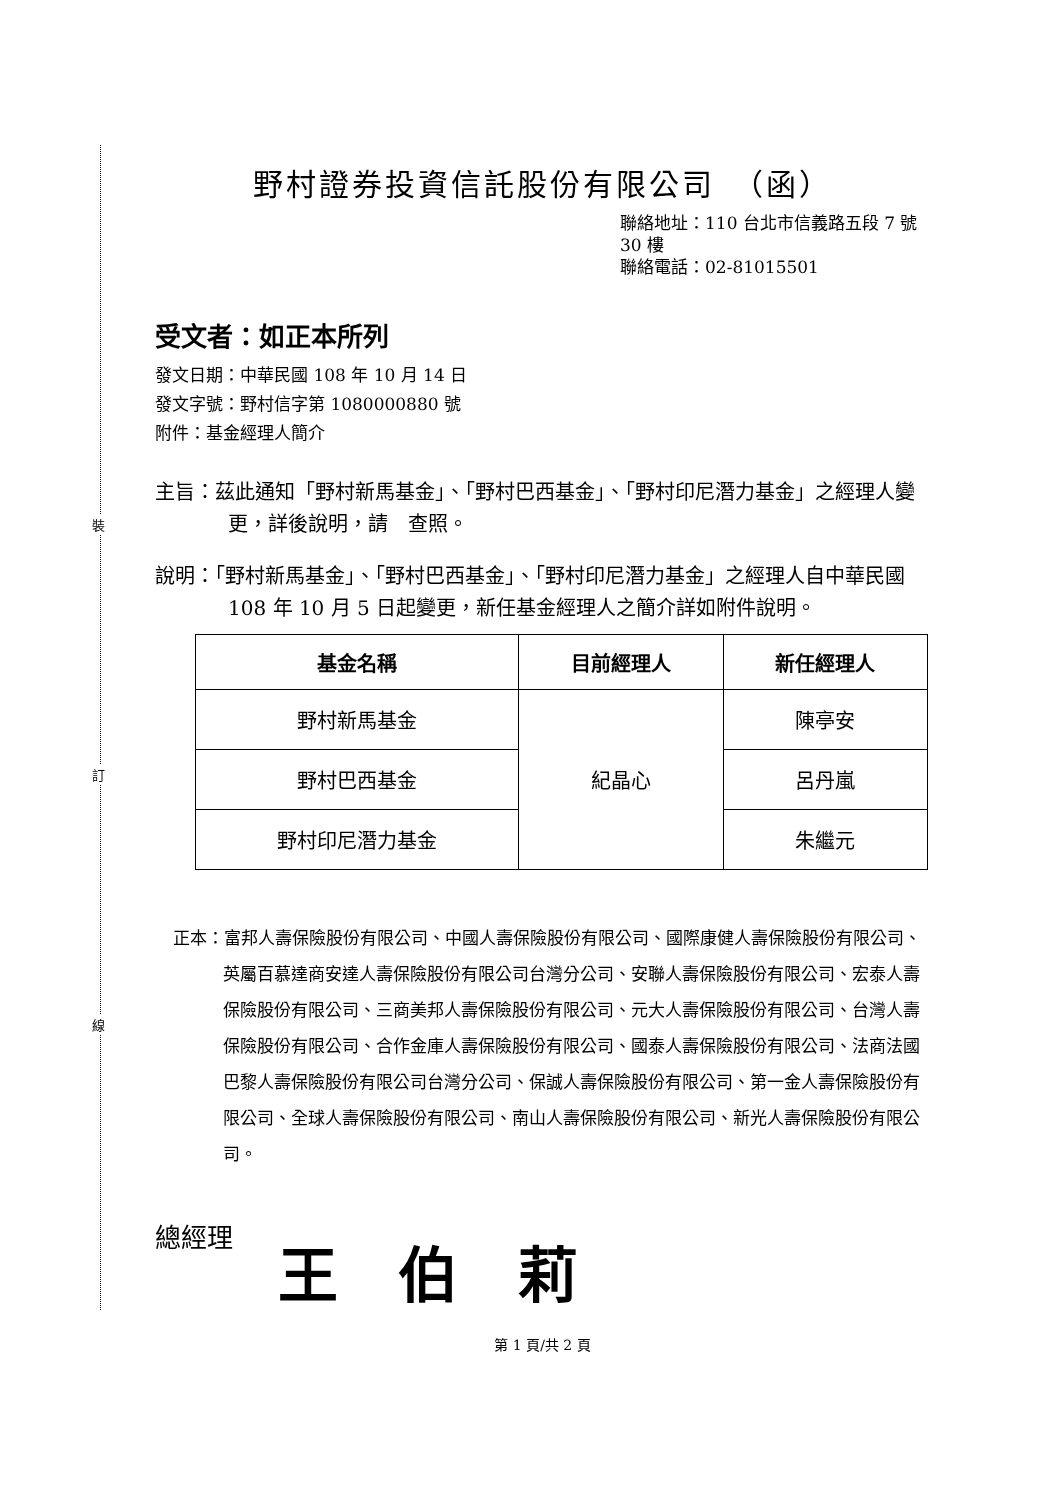裝
訂
線
野村證券投資信託股份有限公司　（函）
聯絡地址：110 台北市信義路五段 7 號 30 樓
聯絡電話：02-81015501
受文者：如正本所列
發文日期：中華民國 108 年 10 月 14 日
發文字號：野村信字第 1080000880 號
附件：基金經理人簡介
主旨：茲此通知「野村新馬基金」、「野村巴西基金」、「野村印尼潛力基金」之經理人變更，詳後說明，請　查照。
說明：「野村新馬基金」、「野村巴西基金」、「野村印尼潛力基金」之經理人自中華民國 108 年 10 月 5 日起變更，新任基金經理人之簡介詳如附件說明。
| 基金名稱 | 目前經理人 | 新任經理人 |
| --- | --- | --- |
| 野村新馬基金 | 紀晶心 | 陳亭安 |
| 野村巴西基金 | | 呂丹嵐 |
| 野村印尼潛力基金 | | 朱繼元 |
正本：富邦人壽保險股份有限公司、中國人壽保險股份有限公司、國際康健人壽保險股份有限公司、英屬百慕達商安達人壽保險股份有限公司台灣分公司、安聯人壽保險股份有限公司、宏泰人壽保險股份有限公司、三商美邦人壽保險股份有限公司、元大人壽保險股份有限公司、台灣人壽保險股份有限公司、合作金庫人壽保險股份有限公司、國泰人壽保險股份有限公司、法商法國巴黎人壽保險股份有限公司台灣分公司、保誠人壽保險股份有限公司、第一金人壽保險股份有限公司、全球人壽保險股份有限公司、南山人壽保險股份有限公司、新光人壽保險股份有限公司。
總經理 王伯莉
第 1 頁/共 2 頁